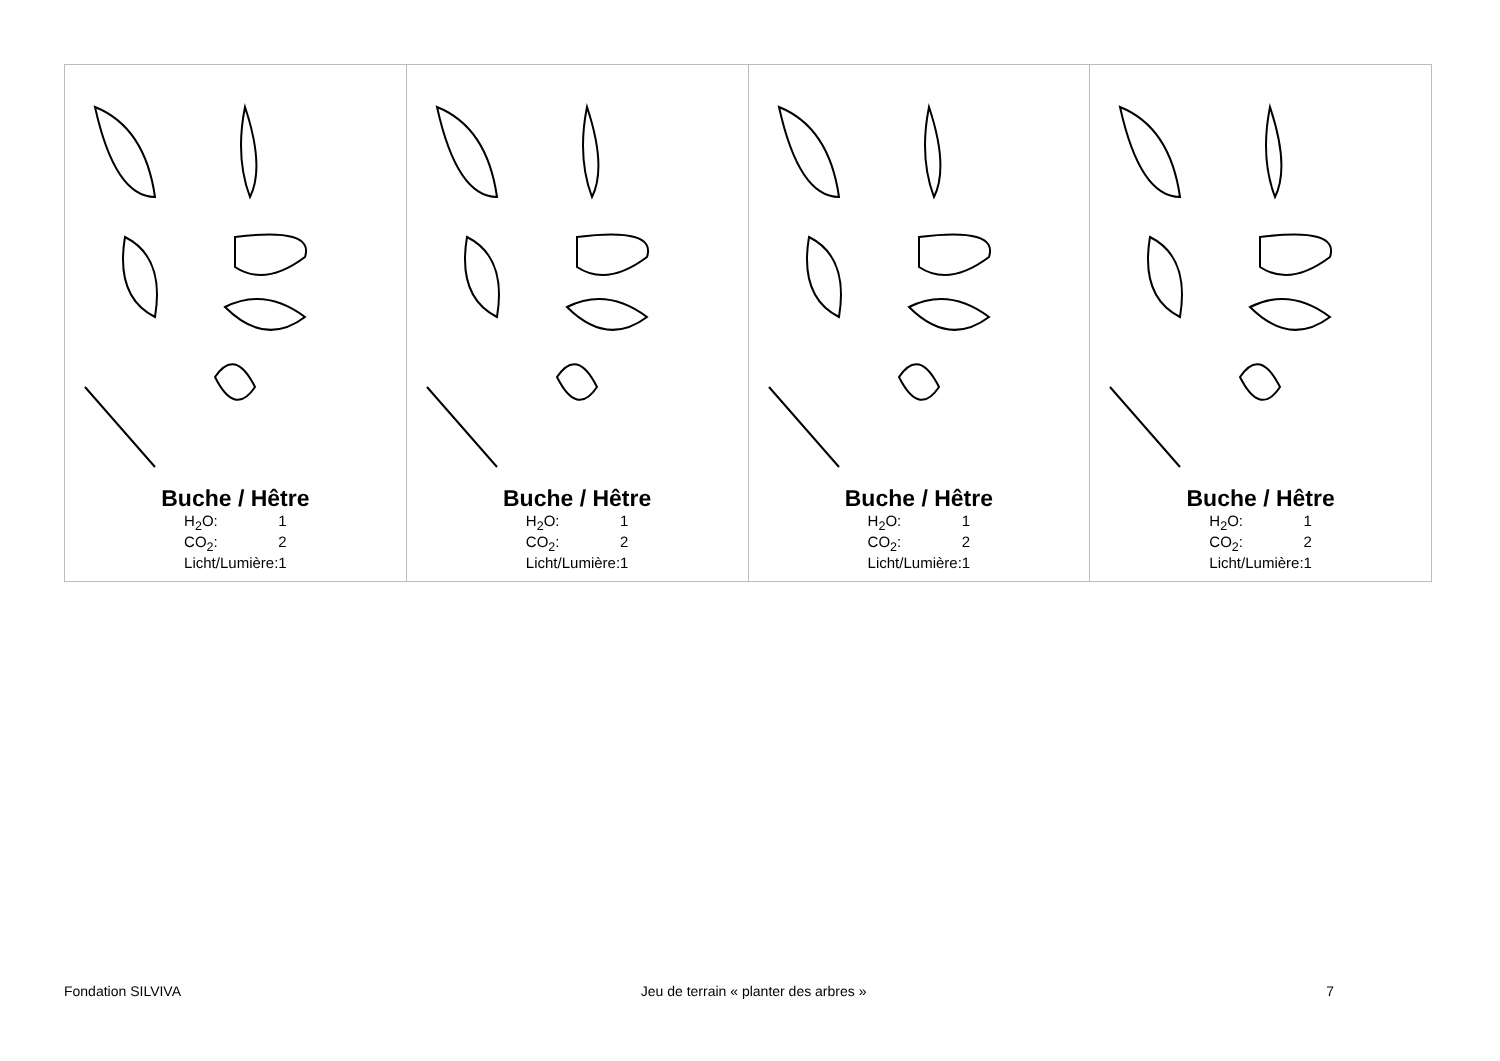| Buche / Hêtre / H<sub>2</sub>O: / 1 / / CO<sub>2</sub>: / 2 / / Licht/Lumière: / 1 / | Buche / Hêtre / H<sub>2</sub>O: / 1 / / CO<sub>2</sub>: / 2 / / Licht/Lumière: / 1 / | Buche / Hêtre / H<sub>2</sub>O: / 1 / / CO<sub>2</sub>: / 2 / / Licht/Lumière: / 1 / | Buche / Hêtre / H<sub>2</sub>O: / 1 / / CO<sub>2</sub>: / 2 / / Licht/Lumière: / 1 / |
Fondation SILVIVA Jeu de terrain « planter des arbres » 7